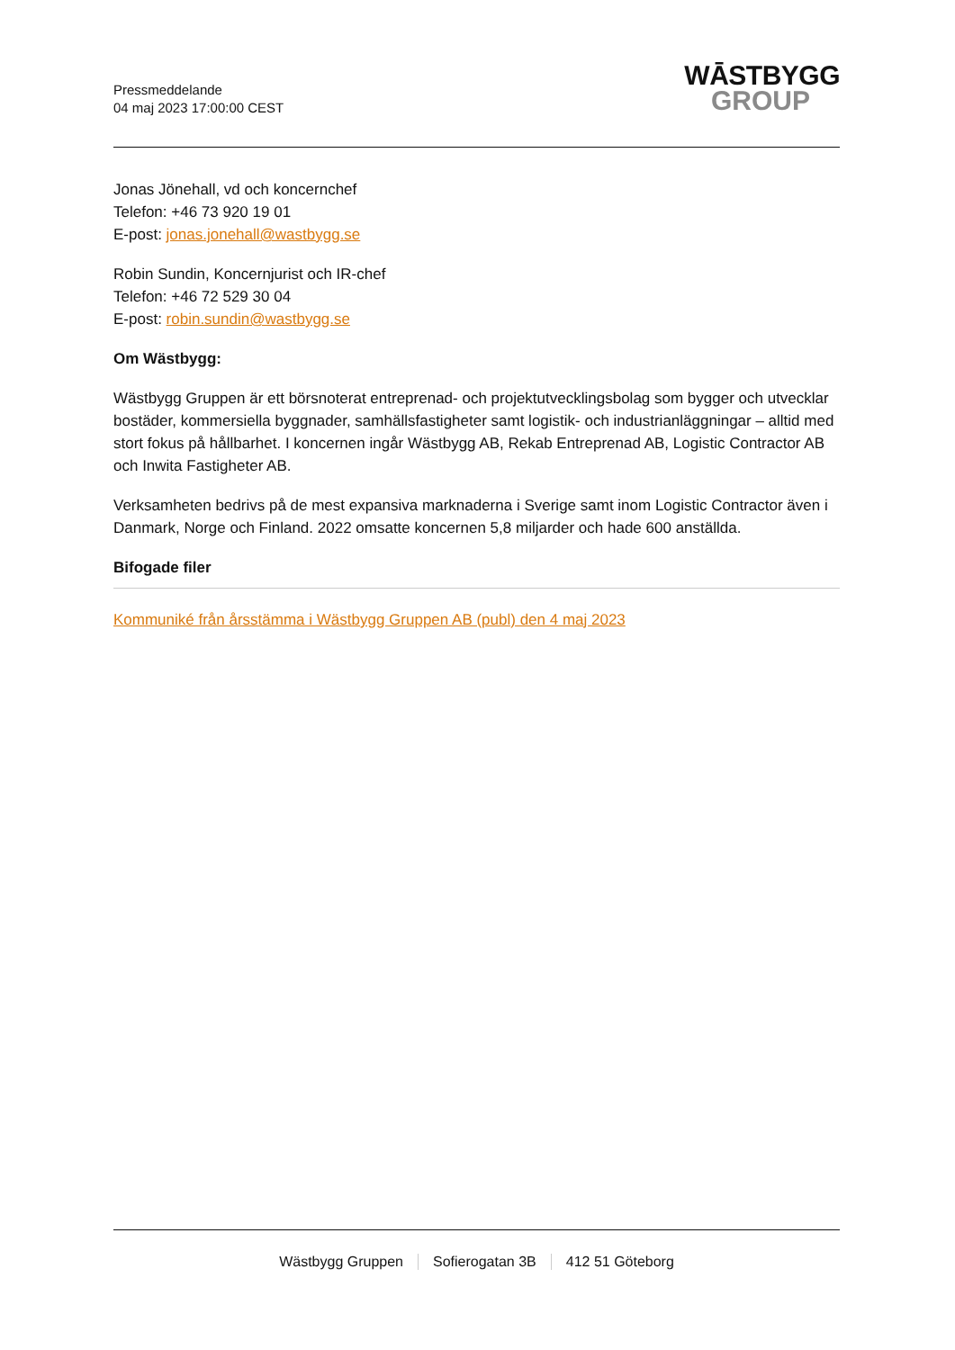Pressmeddelande
04 maj 2023 17:00:00 CEST
WĀSTBYGG
GROUP
Jonas Jönehall, vd och koncernchef
Telefon: +46 73 920 19 01
E-post: jonas.jonehall@wastbygg.se
Robin Sundin, Koncernjurist och IR-chef
Telefon: +46 72 529 30 04
E-post: robin.sundin@wastbygg.se
Om Wästbygg:
Wästbygg Gruppen är ett börsnoterat entreprenad- och projektutvecklingsbolag som bygger och utvecklar bostäder, kommersiella byggnader, samhällsfastigheter samt logistik- och industrianläggningar – alltid med stort fokus på hållbarhet. I koncernen ingår Wästbygg AB, Rekab Entreprenad AB, Logistic Contractor AB och Inwita Fastigheter AB.
Verksamheten bedrivs på de mest expansiva marknaderna i Sverige samt inom Logistic Contractor även i Danmark, Norge och Finland. 2022 omsatte koncernen 5,8 miljarder och hade 600 anställda.
Bifogade filer
Kommuniké från årsstämma i Wästbygg Gruppen AB (publ) den 4 maj 2023
Wästbygg Gruppen Sofierogatan 3B 412 51 Göteborg